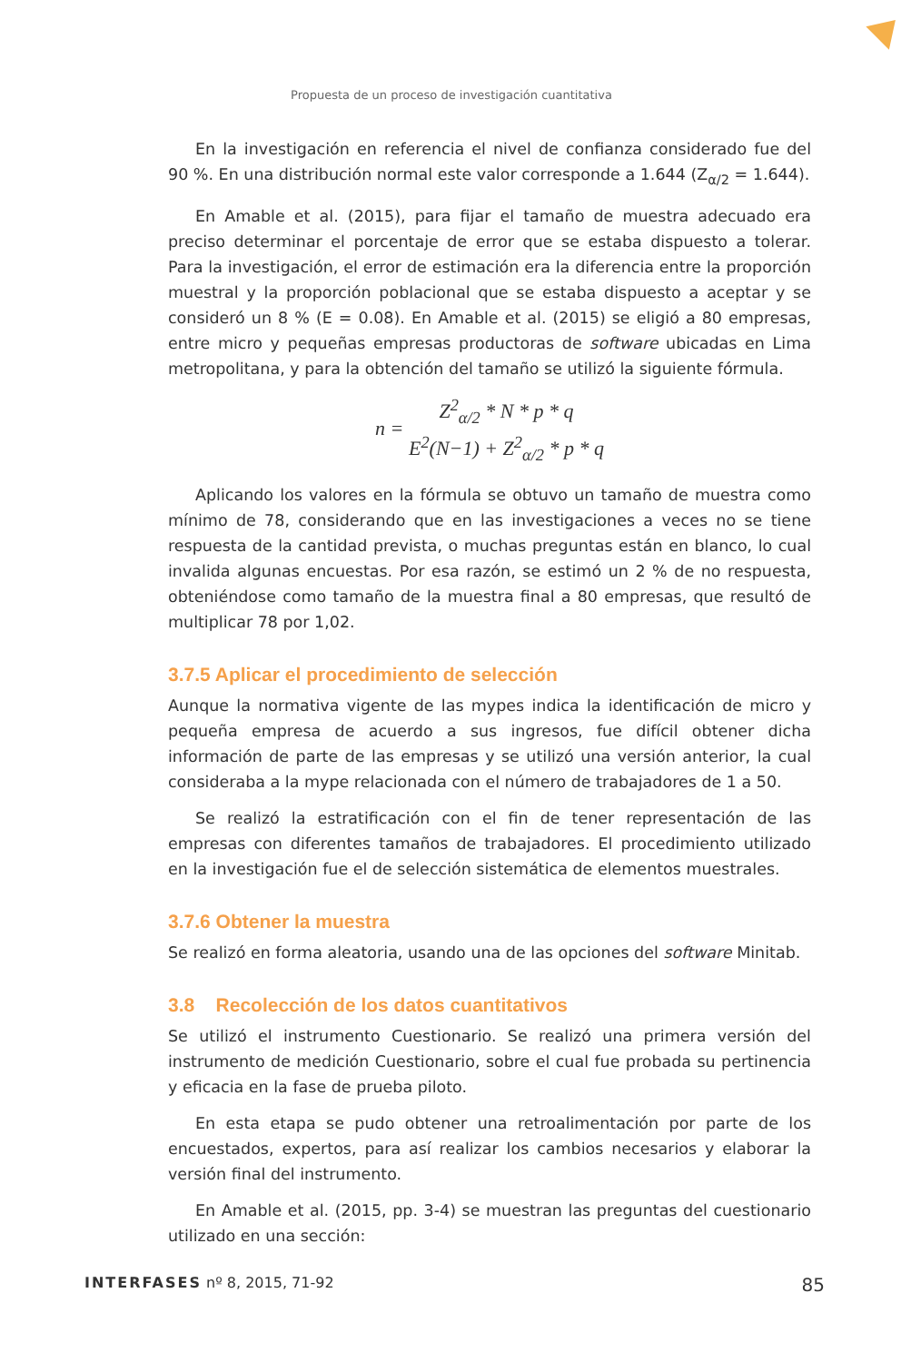Propuesta de un proceso de investigación cuantitativa
En la investigación en referencia el nivel de confianza considerado fue del 90 %. En una distribución normal este valor corresponde a 1.644 (Z<sub>α/2</sub> = 1.644).
En Amable et al. (2015), para fijar el tamaño de muestra adecuado era preciso determinar el porcentaje de error que se estaba dispuesto a tolerar. Para la investigación, el error de estimación era la diferencia entre la proporción muestral y la proporción poblacional que se estaba dispuesto a aceptar y se consideró un 8 % (E = 0.08). En Amable et al. (2015) se eligió a 80 empresas, entre micro y pequeñas empresas productoras de software ubicadas en Lima metropolitana, y para la obtención del tamaño se utilizó la siguiente fórmula.
n = Z<sup>2</sup><sub>α/2</sub> * N * p * q E<sup>2</sup>(N−1) + Z<sup>2</sup><sub>α/2</sub> * p * q
Aplicando los valores en la fórmula se obtuvo un tamaño de muestra como mínimo de 78, considerando que en las investigaciones a veces no se tiene respuesta de la cantidad prevista, o muchas preguntas están en blanco, lo cual invalida algunas encuestas. Por esa razón, se estimó un 2 % de no respuesta, obteniéndose como tamaño de la muestra final a 80 empresas, que resultó de multiplicar 78 por 1,02.
3.7.5 Aplicar el procedimiento de selección
Aunque la normativa vigente de las mypes indica la identificación de micro y pequeña empresa de acuerdo a sus ingresos, fue difícil obtener dicha información de parte de las empresas y se utilizó una versión anterior, la cual consideraba a la mype relacionada con el número de trabajadores de 1 a 50.
Se realizó la estratificación con el fin de tener representación de las empresas con diferentes tamaños de trabajadores. El procedimiento utilizado en la investigación fue el de selección sistemática de elementos muestrales.
3.7.6 Obtener la muestra
Se realizó en forma aleatoria, usando una de las opciones del software Minitab.
3.8 Recolección de los datos cuantitativos
Se utilizó el instrumento Cuestionario. Se realizó una primera versión del instrumento de medición Cuestionario, sobre el cual fue probada su pertinencia y eficacia en la fase de prueba piloto.
En esta etapa se pudo obtener una retroalimentación por parte de los encuestados, expertos, para así realizar los cambios necesarios y elaborar la versión final del instrumento.
En Amable et al. (2015, pp. 3-4) se muestran las preguntas del cuestionario utilizado en una sección:
INTERFASES nº 8, 2015, 71-92 85